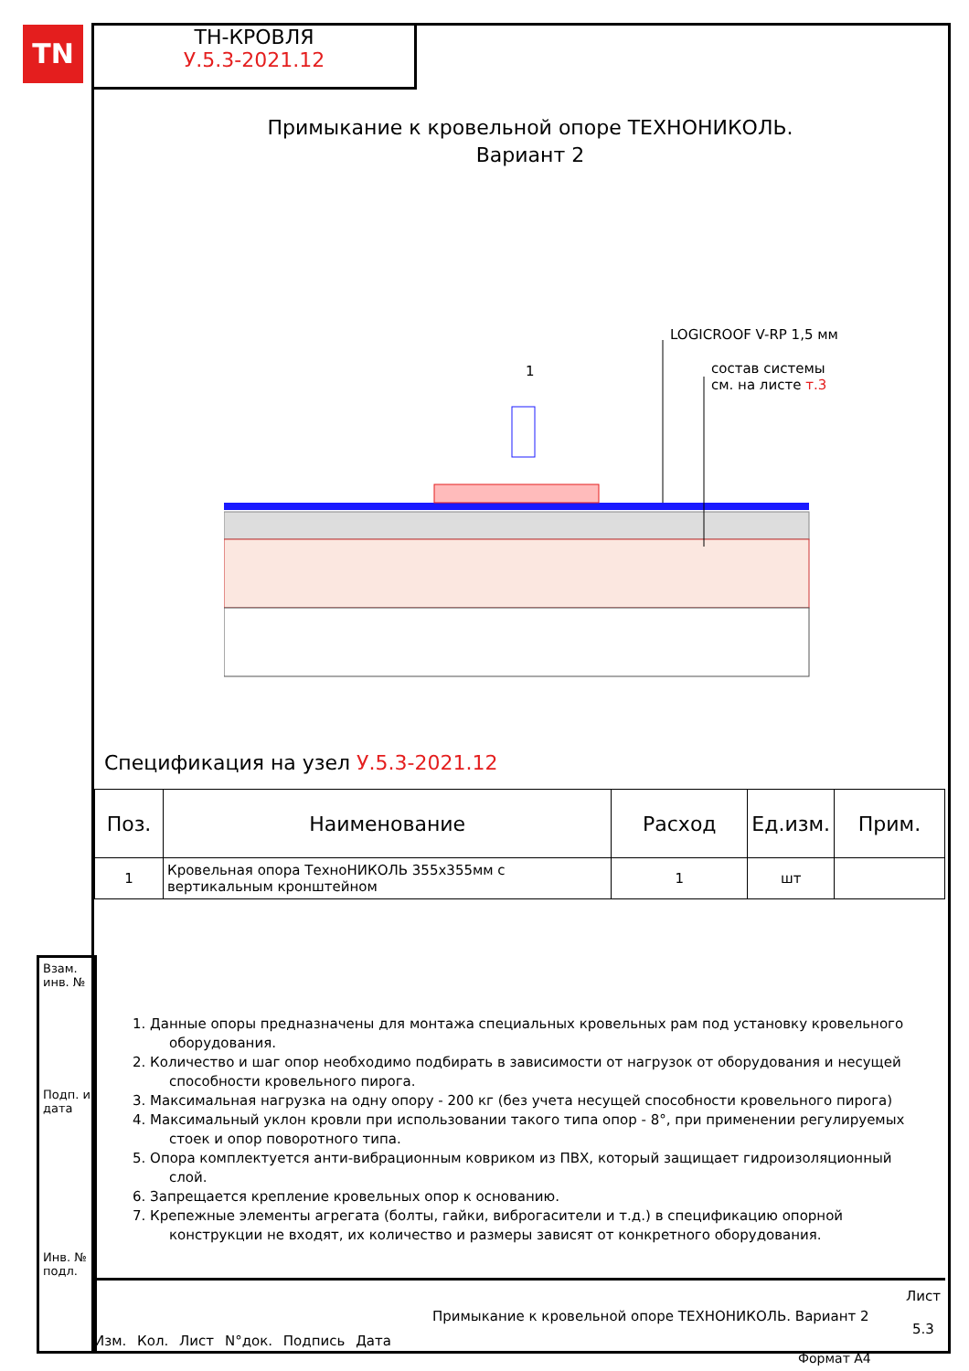TN
ТН-КРОВЛЯ
У.5.3-2021.12
Примыкание к кровельной опоре ТЕХНОНИКОЛЬ.
Вариант 2
LOGICROOF V-RP 1,5 мм
1
состав системы
см. на листе т.3
Спецификация на узел У.5.3-2021.12
| Поз. | Наименование | Расход | Ед.изм. | Прим. |
| --- | --- | --- | --- | --- |
| 1 | Кровельная опора ТехноНИКОЛЬ 355х355мм с вертикальным кронштейном | 1 | шт | |
1. Данные опоры предназначены для монтажа специальных кровельных рам под установку кровельного оборудования.
2. Количество и шаг опор необходимо подбирать в зависимости от нагрузок от оборудования и несущей способности кровельного пирога.
3. Максимальная нагрузка на одну опору - 200 кг (без учета несущей способности кровельного пирога)
4. Максимальный уклон кровли при использовании такого типа опор - 8°, при применении регулируемых стоек и опор поворотного типа.
5. Опора комплектуется анти-вибрационным ковриком из ПВХ, который защищает гидроизоляционный слой.
6. Запрещается крепление кровельных опор к основанию.
7. Крепежные элементы агрегата (болты, гайки, виброгасители и т.д.) в спецификацию опорной конструкции не входят, их количество и размеры зависят от конкретного оборудования.
Взам. инв. №
Подп. и дата
Инв. № подл.
Изм. Кол. Лист N°док. Подпись Дата
Примыкание к кровельной опоре ТЕХНОНИКОЛЬ. Вариант 2
Лист
5.3
Формат А4